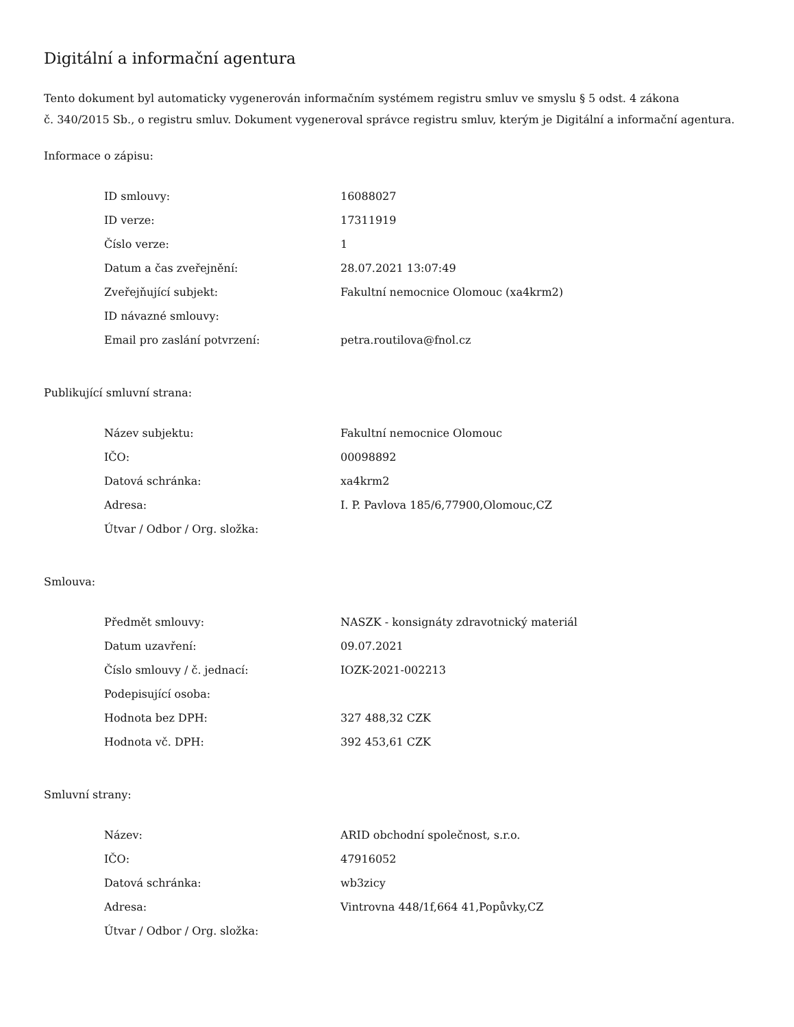Digitální a informační agentura
Tento dokument byl automaticky vygenerován informačním systémem registru smluv ve smyslu § 5 odst. 4 zákona
č. 340/2015 Sb., o registru smluv. Dokument vygeneroval správce registru smluv, kterým je Digitální a informační agentura.
Informace o zápisu:
| ID smlouvy: | 16088027 |
| ID verze: | 17311919 |
| Číslo verze: | 1 |
| Datum a čas zveřejnění: | 28.07.2021 13:07:49 |
| Zveřejňující subjekt: | Fakultní nemocnice Olomouc (xa4krm2) |
| ID návazné smlouvy: | |
| Email pro zaslání potvrzení: | petra.routilova@fnol.cz |
Publikující smluvní strana:
| Název subjektu: | Fakultní nemocnice Olomouc |
| IČO: | 00098892 |
| Datová schránka: | xa4krm2 |
| Adresa: | I. P. Pavlova 185/6,77900,Olomouc,CZ |
| Útvar / Odbor / Org. složka: | |
Smlouva:
| Předmět smlouvy: | NASZK - konsignáty zdravotnický materiál |
| Datum uzavření: | 09.07.2021 |
| Číslo smlouvy / č. jednací: | IOZK-2021-002213 |
| Podepisující osoba: | |
| Hodnota bez DPH: | 327 488,32 CZK |
| Hodnota vč. DPH: | 392 453,61 CZK |
Smluvní strany:
| Název: | ARID obchodní společnost, s.r.o. |
| IČO: | 47916052 |
| Datová schránka: | wb3zicy |
| Adresa: | Vintrovna 448/1f,664 41,Popůvky,CZ |
| Útvar / Odbor / Org. složka: | |